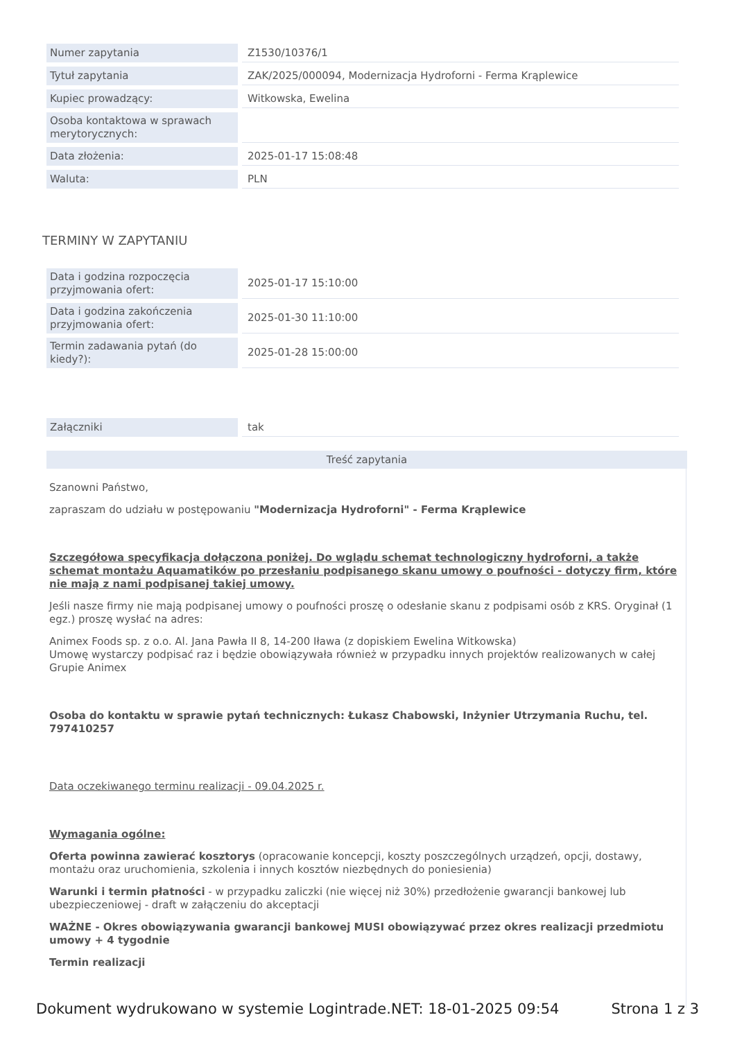| Numer zapytania | Z1530/10376/1 |
| Tytuł zapytania | ZAK/2025/000094, Modernizacja Hydroforni - Ferma Krąplewice |
| Kupiec prowadzący: | Witkowska, Ewelina |
| Osoba kontaktowa w sprawach merytorycznych: | |
| Data złożenia: | 2025-01-17 15:08:48 |
| Waluta: | PLN |
TERMINY W ZAPYTANIU
| Data i godzina rozpoczęcia przyjmowania ofert: | 2025-01-17 15:10:00 |
| Data i godzina zakończenia przyjmowania ofert: | 2025-01-30 11:10:00 |
| Termin zadawania pytań (do kiedy?): | 2025-01-28 15:00:00 |
| Załączniki | tak |
Treść zapytania
Szanowni Państwo,
zapraszam do udziału w postępowaniu "Modernizacja Hydroforni" - Ferma Krąplewice
Szczegółowa specyfikacja dołączona poniżej. Do wglądu schemat technologiczny hydroforni, a także schemat montażu Aquamatików po przesłaniu podpisanego skanu umowy o poufności - dotyczy firm, które nie mają z nami podpisanej takiej umowy.
Jeśli nasze firmy nie mają podpisanej umowy o poufności proszę o odesłanie skanu z podpisami osób z KRS. Oryginał (1 egz.) proszę wysłać na adres:
Animex Foods sp. z o.o. Al. Jana Pawła II 8, 14-200 Iława (z dopiskiem Ewelina Witkowska)
Umowę wystarczy podpisać raz i będzie obowiązywała również w przypadku innych projektów realizowanych w całej Grupie Animex
Osoba do kontaktu w sprawie pytań technicznych: Łukasz Chabowski, Inżynier Utrzymania Ruchu, tel. 797410257
Data oczekiwanego terminu realizacji - 09.04.2025 r.
Wymagania ogólne:
Oferta powinna zawierać kosztorys (opracowanie koncepcji, koszty poszczególnych urządzeń, opcji, dostawy, montażu oraz uruchomienia, szkolenia i innych kosztów niezbędnych do poniesienia)
Warunki i termin płatności - w przypadku zaliczki (nie więcej niż 30%) przedłożenie gwarancji bankowej lub ubezpieczeniowej - draft w załączeniu do akceptacji
WAŻNE - Okres obowiązywania gwarancji bankowej MUSI obowiązywać przez okres realizacji przedmiotu umowy + 4 tygodnie
Termin realizacji
Dokument wydrukowano w systemie Logintrade.NET: 18-01-2025 09:54 Strona 1 z 3